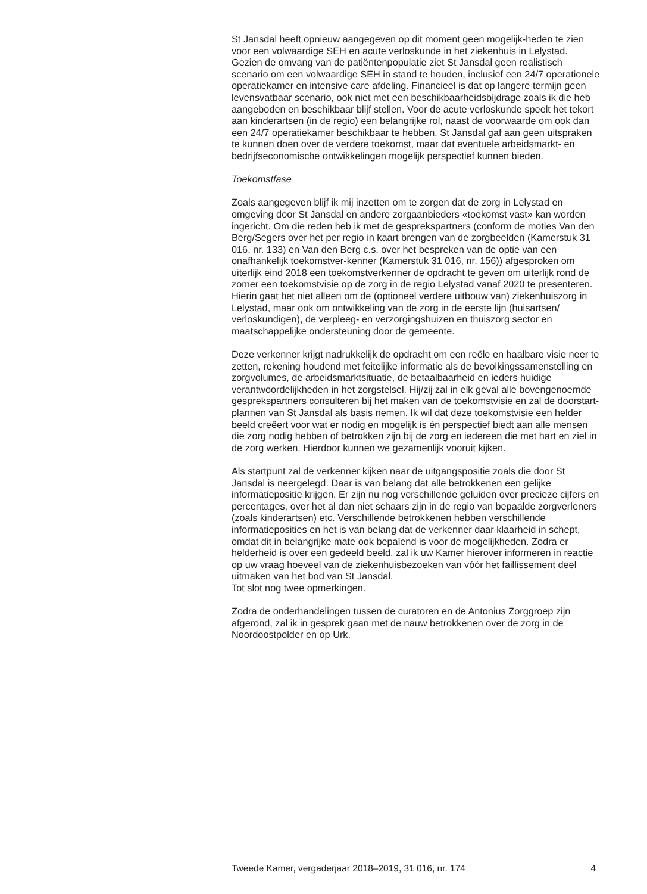St Jansdal heeft opnieuw aangegeven op dit moment geen mogelijk-heden te zien voor een volwaardige SEH en acute verloskunde in het ziekenhuis in Lelystad. Gezien de omvang van de patiëntenpopulatie ziet St Jansdal geen realistisch scenario om een volwaardige SEH in stand te houden, inclusief een 24/7 operationele operatiekamer en intensive care afdeling. Financieel is dat op langere termijn geen levensvatbaar scenario, ook niet met een beschikbaarheidsbijdrage zoals ik die heb aangeboden en beschikbaar blijf stellen. Voor de acute verloskunde speelt het tekort aan kinderartsen (in de regio) een belangrijke rol, naast de voorwaarde om ook dan een 24/7 operatiekamer beschikbaar te hebben. St Jansdal gaf aan geen uitspraken te kunnen doen over de verdere toekomst, maar dat eventuele arbeidsmarkt- en bedrijfseconomische ontwikkelingen mogelijk perspectief kunnen bieden.
Toekomstfase
Zoals aangegeven blijf ik mij inzetten om te zorgen dat de zorg in Lelystad en omgeving door St Jansdal en andere zorgaanbieders «toekomst vast» kan worden ingericht. Om die reden heb ik met de gesprekspartners (conform de moties Van den Berg/Segers over het per regio in kaart brengen van de zorgbeelden (Kamerstuk 31 016, nr. 133) en Van den Berg c.s. over het bespreken van de optie van een onafhankelijk toekomstver-kenner (Kamerstuk 31 016, nr. 156)) afgesproken om uiterlijk eind 2018 een toekomstverkenner de opdracht te geven om uiterlijk rond de zomer een toekomstvisie op de zorg in de regio Lelystad vanaf 2020 te presenteren. Hierin gaat het niet alleen om de (optioneel verdere uitbouw van) ziekenhuiszorg in Lelystad, maar ook om ontwikkeling van de zorg in de eerste lijn (huisartsen/ verloskundigen), de verpleeg- en verzorgingshuizen en thuiszorg sector en maatschappelijke ondersteuning door de gemeente.
Deze verkenner krijgt nadrukkelijk de opdracht om een reële en haalbare visie neer te zetten, rekening houdend met feitelijke informatie als de bevolkingssamenstelling en zorgvolumes, de arbeidsmarktsituatie, de betaalbaarheid en ieders huidige verantwoordelijkheden in het zorgstelsel. Hij/zij zal in elk geval alle bovengenoemde gesprekspartners consulteren bij het maken van de toekomstvisie en zal de doorstart-plannen van St Jansdal als basis nemen. Ik wil dat deze toekomstvisie een helder beeld creëert voor wat er nodig en mogelijk is én perspectief biedt aan alle mensen die zorg nodig hebben of betrokken zijn bij de zorg en iedereen die met hart en ziel in de zorg werken. Hierdoor kunnen we gezamenlijk vooruit kijken.
Als startpunt zal de verkenner kijken naar de uitgangspositie zoals die door St Jansdal is neergelegd. Daar is van belang dat alle betrokkenen een gelijke informatiepositie krijgen. Er zijn nu nog verschillende geluiden over precieze cijfers en percentages, over het al dan niet schaars zijn in de regio van bepaalde zorgverleners (zoals kinderartsen) etc. Verschillende betrokkenen hebben verschillende informatieposities en het is van belang dat de verkenner daar klaarheid in schept, omdat dit in belangrijke mate ook bepalend is voor de mogelijkheden. Zodra er helderheid is over een gedeeld beeld, zal ik uw Kamer hierover informeren in reactie op uw vraag hoeveel van de ziekenhuisbezoeken van vóór het faillissement deel uitmaken van het bod van St Jansdal.
Tot slot nog twee opmerkingen.
Zodra de onderhandelingen tussen de curatoren en de Antonius Zorggroep zijn afgerond, zal ik in gesprek gaan met de nauw betrokkenen over de zorg in de Noordoostpolder en op Urk.
Tweede Kamer, vergaderjaar 2018–2019, 31 016, nr. 174 4